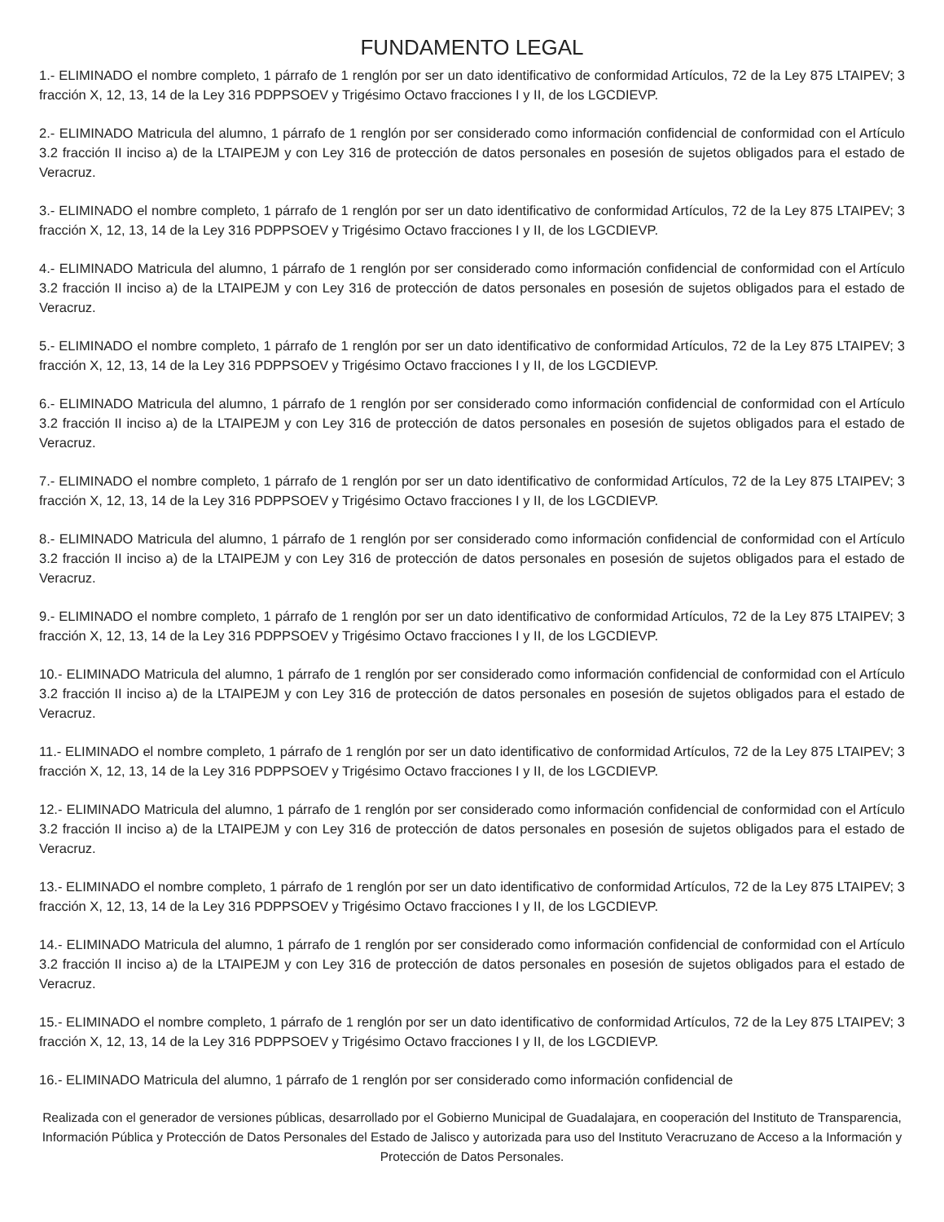FUNDAMENTO LEGAL
1.- ELIMINADO el nombre completo, 1 párrafo de 1 renglón por ser un dato identificativo de conformidad Artículos, 72 de la Ley 875 LTAIPEV; 3 fracción X, 12, 13, 14 de la Ley 316 PDPPSOEV y Trigésimo Octavo fracciones I y II, de los LGCDIEVP.
2.- ELIMINADO Matricula del alumno, 1 párrafo de 1 renglón por ser considerado como información confidencial de conformidad con el Artículo 3.2 fracción II inciso a) de la LTAIPEJM y con Ley 316 de protección de datos personales en posesión de sujetos obligados para el estado de Veracruz.
3.- ELIMINADO el nombre completo, 1 párrafo de 1 renglón por ser un dato identificativo de conformidad Artículos, 72 de la Ley 875 LTAIPEV; 3 fracción X, 12, 13, 14 de la Ley 316 PDPPSOEV y Trigésimo Octavo fracciones I y II, de los LGCDIEVP.
4.- ELIMINADO Matricula del alumno, 1 párrafo de 1 renglón por ser considerado como información confidencial de conformidad con el Artículo 3.2 fracción II inciso a) de la LTAIPEJM y con Ley 316 de protección de datos personales en posesión de sujetos obligados para el estado de Veracruz.
5.- ELIMINADO el nombre completo, 1 párrafo de 1 renglón por ser un dato identificativo de conformidad Artículos, 72 de la Ley 875 LTAIPEV; 3 fracción X, 12, 13, 14 de la Ley 316 PDPPSOEV y Trigésimo Octavo fracciones I y II, de los LGCDIEVP.
6.- ELIMINADO Matricula del alumno, 1 párrafo de 1 renglón por ser considerado como información confidencial de conformidad con el Artículo 3.2 fracción II inciso a) de la LTAIPEJM y con Ley 316 de protección de datos personales en posesión de sujetos obligados para el estado de Veracruz.
7.- ELIMINADO el nombre completo, 1 párrafo de 1 renglón por ser un dato identificativo de conformidad Artículos, 72 de la Ley 875 LTAIPEV; 3 fracción X, 12, 13, 14 de la Ley 316 PDPPSOEV y Trigésimo Octavo fracciones I y II, de los LGCDIEVP.
8.- ELIMINADO Matricula del alumno, 1 párrafo de 1 renglón por ser considerado como información confidencial de conformidad con el Artículo 3.2 fracción II inciso a) de la LTAIPEJM y con Ley 316 de protección de datos personales en posesión de sujetos obligados para el estado de Veracruz.
9.- ELIMINADO el nombre completo, 1 párrafo de 1 renglón por ser un dato identificativo de conformidad Artículos, 72 de la Ley 875 LTAIPEV; 3 fracción X, 12, 13, 14 de la Ley 316 PDPPSOEV y Trigésimo Octavo fracciones I y II, de los LGCDIEVP.
10.- ELIMINADO Matricula del alumno, 1 párrafo de 1 renglón por ser considerado como información confidencial de conformidad con el Artículo 3.2 fracción II inciso a) de la LTAIPEJM y con Ley 316 de protección de datos personales en posesión de sujetos obligados para el estado de Veracruz.
11.- ELIMINADO el nombre completo, 1 párrafo de 1 renglón por ser un dato identificativo de conformidad Artículos, 72 de la Ley 875 LTAIPEV; 3 fracción X, 12, 13, 14 de la Ley 316 PDPPSOEV y Trigésimo Octavo fracciones I y II, de los LGCDIEVP.
12.- ELIMINADO Matricula del alumno, 1 párrafo de 1 renglón por ser considerado como información confidencial de conformidad con el Artículo 3.2 fracción II inciso a) de la LTAIPEJM y con Ley 316 de protección de datos personales en posesión de sujetos obligados para el estado de Veracruz.
13.- ELIMINADO el nombre completo, 1 párrafo de 1 renglón por ser un dato identificativo de conformidad Artículos, 72 de la Ley 875 LTAIPEV; 3 fracción X, 12, 13, 14 de la Ley 316 PDPPSOEV y Trigésimo Octavo fracciones I y II, de los LGCDIEVP.
14.- ELIMINADO Matricula del alumno, 1 párrafo de 1 renglón por ser considerado como información confidencial de conformidad con el Artículo 3.2 fracción II inciso a) de la LTAIPEJM y con Ley 316 de protección de datos personales en posesión de sujetos obligados para el estado de Veracruz.
15.- ELIMINADO el nombre completo, 1 párrafo de 1 renglón por ser un dato identificativo de conformidad Artículos, 72 de la Ley 875 LTAIPEV; 3 fracción X, 12, 13, 14 de la Ley 316 PDPPSOEV y Trigésimo Octavo fracciones I y II, de los LGCDIEVP.
16.- ELIMINADO Matricula del alumno, 1 párrafo de 1 renglón por ser considerado como información confidencial de
Realizada con el generador de versiones públicas, desarrollado por el Gobierno Municipal de Guadalajara, en cooperación del Instituto de Transparencia, Información Pública y Protección de Datos Personales del Estado de Jalisco y autorizada para uso del Instituto Veracruzano de Acceso a la Información y Protección de Datos Personales.